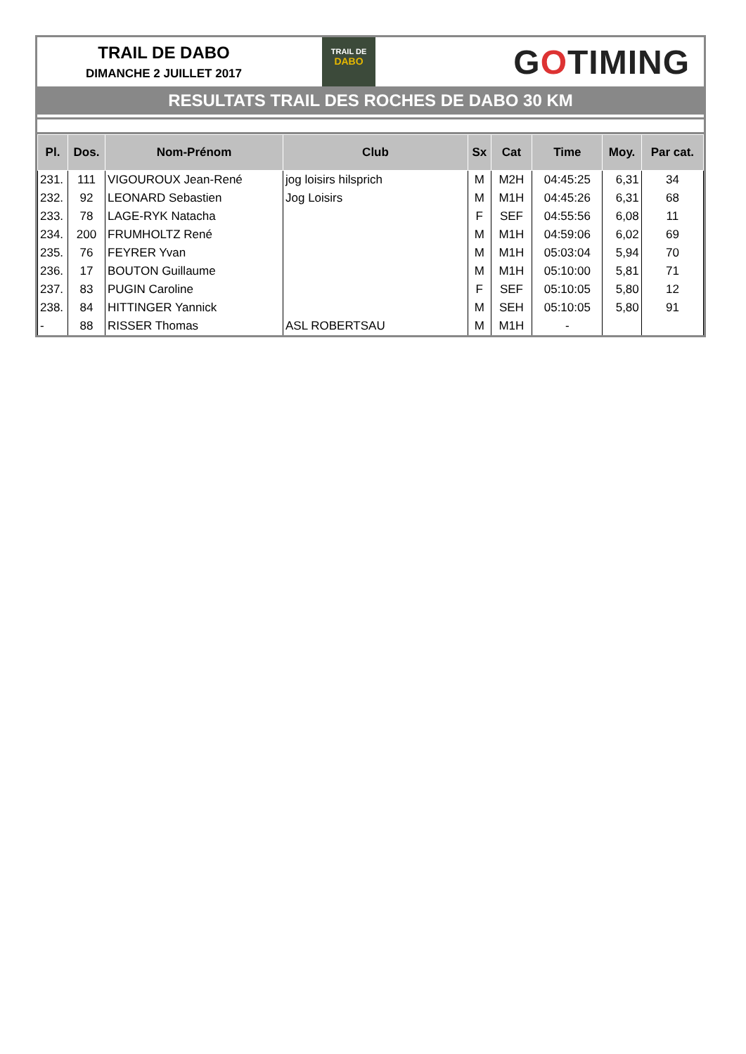TRAIL DE DABO
DIMANCHE 2 JUILLET 2017
TRAIL DE
DABO
GOTIMING
RESULTATS TRAIL DES ROCHES DE DABO 30 KM
| Pl. | Dos. | Nom-Prénom | Club | Sx | Cat | Time | Moy. | Par cat. |
| --- | --- | --- | --- | --- | --- | --- | --- | --- |
| 231. | 111 | VIGOUROUX Jean-René | jog loisirs hilsprich | M | M2H | 04:45:25 | 6,31 | 34 |
| 232. | 92 | LEONARD Sebastien | Jog Loisirs | M | M1H | 04:45:26 | 6,31 | 68 |
| 233. | 78 | LAGE-RYK Natacha | | F | SEF | 04:55:56 | 6,08 | 11 |
| 234. | 200 | FRUMHOLTZ René | | M | M1H | 04:59:06 | 6,02 | 69 |
| 235. | 76 | FEYRER Yvan | | M | M1H | 05:03:04 | 5,94 | 70 |
| 236. | 17 | BOUTON Guillaume | | M | M1H | 05:10:00 | 5,81 | 71 |
| 237. | 83 | PUGIN Caroline | | F | SEF | 05:10:05 | 5,80 | 12 |
| 238. | 84 | HITTINGER Yannick | | M | SEH | 05:10:05 | 5,80 | 91 |
| - | 88 | RISSER Thomas | ASL ROBERTSAU | M | M1H | - | | |